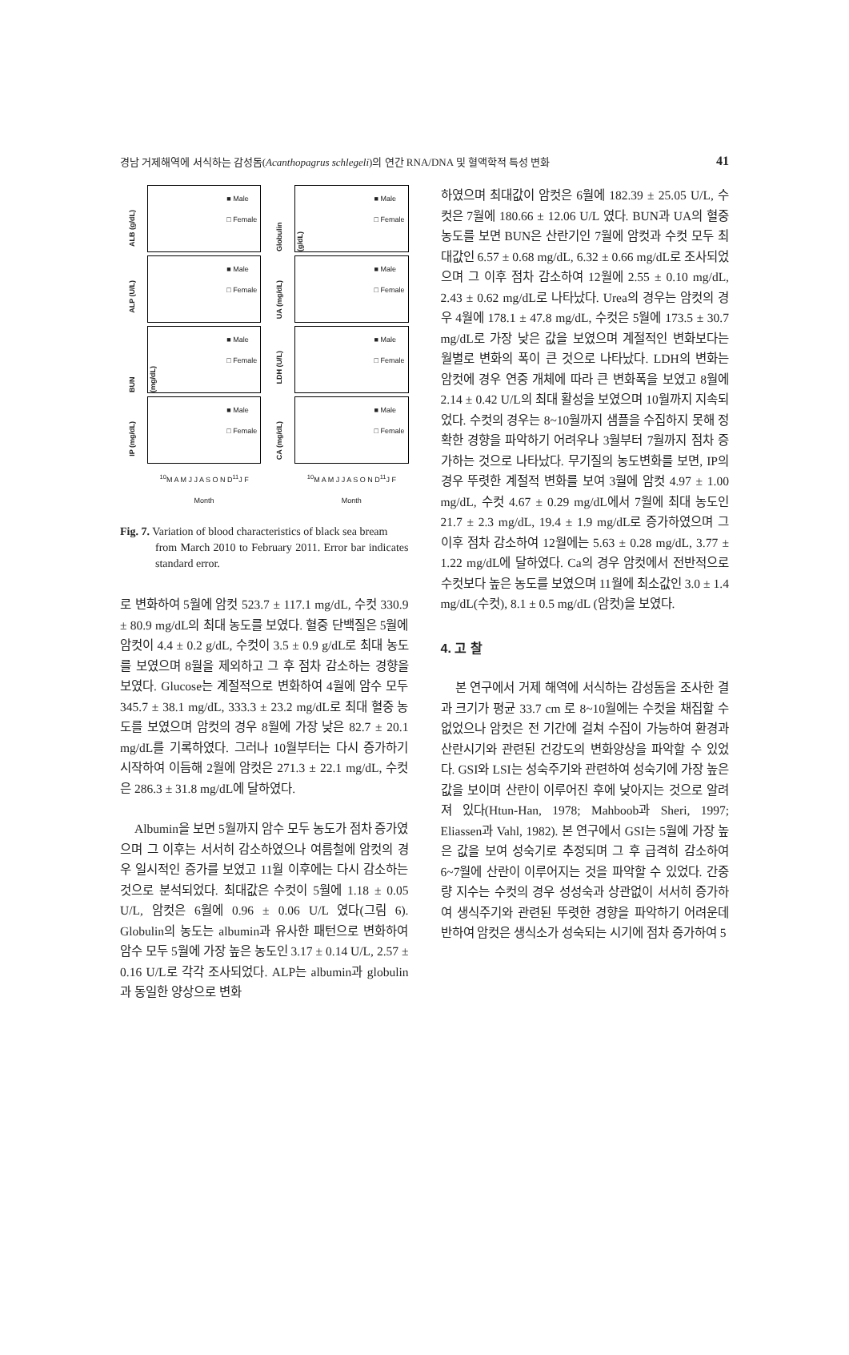경남 거제해역에 서식하는 감성돔(Acanthopagrus schlegeli)의 연간 RNA/DNA 및 혈액학적 특성 변화 41
ALB (g/dL)
■ Male
□ Female
Globulin (g/dL)
■ Male
□ Female
ALP (U/L)
■ Male
□ Female
UA (mg/dL)
■ Male
□ Female
BUN (mg/dL)
■ Male
□ Female
LDH (U/L)
■ Male
□ Female
IP (mg/dL)
■ Male
□ Female
CA (mg/dL)
■ Male
□ Female
<sup>10</sup> M A M J J A S O N D<sup>11</sup>J F
Month
<sup>10</sup> M A M J J A S O N D<sup>11</sup>J F
Month
Fig. 7. Variation of blood characteristics of black sea bream
from March 2010 to February 2011. Error bar indicates standard error.
로 변화하여 5월에 암컷 523.7 ± 117.1 mg/dL, 수컷 330.9 ± 80.9 mg/dL의 최대 농도를 보였다. 혈중 단백질은 5월에 암컷이 4.4 ± 0.2 g/dL, 수컷이 3.5 ± 0.9 g/dL로 최대 농도를 보였으며 8월을 제외하고 그 후 점차 감소하는 경향을 보였다. Glucose는 계절적으로 변화하여 4월에 암수 모두 345.7 ± 38.1 mg/dL, 333.3 ± 23.2 mg/dL로 최대 혈중 농도를 보였으며 암컷의 경우 8월에 가장 낮은 82.7 ± 20.1 mg/dL를 기록하였다. 그러나 10월부터는 다시 증가하기 시작하여 이듬해 2월에 암컷은 271.3 ± 22.1 mg/dL, 수컷은 286.3 ± 31.8 mg/dL에 달하였다.
Albumin을 보면 5월까지 암수 모두 농도가 점차 증가였으며 그 이후는 서서히 감소하였으나 여름철에 암컷의 경우 일시적인 증가를 보였고 11월 이후에는 다시 감소하는 것으로 분석되었다. 최대값은 수컷이 5월에 1.18 ± 0.05 U/L, 암컷은 6월에 0.96 ± 0.06 U/L 였다(그림 6). Globulin의 농도는 albumin과 유사한 패턴으로 변화하여 암수 모두 5월에 가장 높은 농도인 3.17 ± 0.14 U/L, 2.57 ± 0.16 U/L로 각각 조사되었다. ALP는 albumin과 globulin과 동일한 양상으로 변화
하였으며 최대값이 암컷은 6월에 182.39 ± 25.05 U/L, 수컷은 7월에 180.66 ± 12.06 U/L 였다. BUN과 UA의 혈중 농도를 보면 BUN은 산란기인 7월에 암컷과 수컷 모두 최대값인 6.57 ± 0.68 mg/dL, 6.32 ± 0.66 mg/dL로 조사되었으며 그 이후 점차 감소하여 12월에 2.55 ± 0.10 mg/dL, 2.43 ± 0.62 mg/dL로 나타났다. Urea의 경우는 암컷의 경우 4월에 178.1 ± 47.8 mg/dL, 수컷은 5월에 173.5 ± 30.7 mg/dL로 가장 낮은 값을 보였으며 계절적인 변화보다는 월별로 변화의 폭이 큰 것으로 나타났다. LDH의 변화는 암컷에 경우 연중 개체에 따라 큰 변화폭을 보였고 8월에 2.14 ± 0.42 U/L의 최대 활성을 보였으며 10월까지 지속되었다. 수컷의 경우는 8~10월까지 샘플을 수집하지 못해 정확한 경향을 파악하기 어려우나 3월부터 7월까지 점차 증가하는 것으로 나타났다. 무기질의 농도변화를 보면, IP의 경우 뚜렷한 계절적 변화를 보여 3월에 암컷 4.97 ± 1.00 mg/dL, 수컷 4.67 ± 0.29 mg/dL에서 7월에 최대 농도인 21.7 ± 2.3 mg/dL, 19.4 ± 1.9 mg/dL로 증가하였으며 그 이후 점차 감소하여 12월에는 5.63 ± 0.28 mg/dL, 3.77 ± 1.22 mg/dL에 달하였다. Ca의 경우 암컷에서 전반적으로 수컷보다 높은 농도를 보였으며 11월에 최소값인 3.0 ± 1.4 mg/dL(수컷), 8.1 ± 0.5 mg/dL (암컷)을 보였다.
4. 고 찰
본 연구에서 거제 해역에 서식하는 감성돔을 조사한 결과 크기가 평균 33.7 cm 로 8~10월에는 수컷을 채집할 수 없었으나 암컷은 전 기간에 걸쳐 수집이 가능하여 환경과 산란시기와 관련된 건강도의 변화양상을 파악할 수 있었다. GSI와 LSI는 성숙주기와 관련하여 성숙기에 가장 높은 값을 보이며 산란이 이루어진 후에 낮아지는 것으로 알려져 있다(Htun-Han, 1978; Mahboob과 Sheri, 1997; Eliassen과 Vahl, 1982). 본 연구에서 GSI는 5월에 가장 높은 값을 보여 성숙기로 추정되며 그 후 급격히 감소하여 6~7월에 산란이 이루어지는 것을 파악할 수 있었다. 간중량 지수는 수컷의 경우 성성숙과 상관없이 서서히 증가하여 생식주기와 관련된 뚜렷한 경향을 파악하기 어려운데 반하여 암컷은 생식소가 성숙되는 시기에 점차 증가하여 5